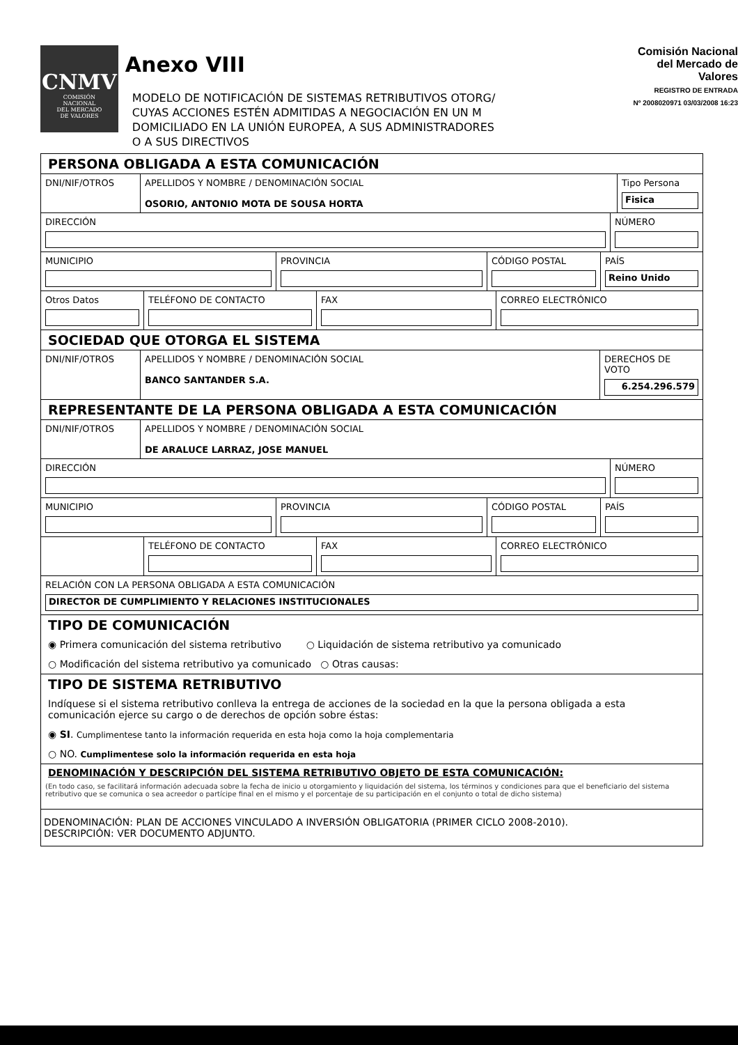CNMV
COMISIÓN
NACIONAL
DEL MERCADO
DE VALORES
Anexo VIII
MODELO DE NOTIFICACIÓN DE SISTEMAS RETRIBUTIVOS OTORG/
CUYAS ACCIONES ESTÉN ADMITIDAS A NEGOCIACIÓN EN UN M
DOMICILIADO EN LA UNIÓN EUROPEA, A SUS ADMINISTRADORES O A SUS DIRECTIVOS
Comisión Nacional
del Mercado de Valores
REGISTRO DE ENTRADA
Nº 2008020971 03/03/2008 16:23
PERSONA OBLIGADA A ESTA COMUNICACIÓN
DNI/NIF/OTROS APELLIDOS Y NOMBRE / DENOMINACIÓN SOCIAL
OSORIO, ANTONIO MOTA DE SOUSA HORTA
Tipo Persona
Fisica
DIRECCIÓN NÚMERO
MUNICIPIO PROVINCIA CÓDIGO POSTAL PAÍS
Reino Unido
Otros Datos TELÉFONO DE CONTACTO FAX CORREO ELECTRÓNICO
SOCIEDAD QUE OTORGA EL SISTEMA
DNI/NIF/OTROS APELLIDOS Y NOMBRE / DENOMINACIÓN SOCIAL
BANCO SANTANDER S.A.
DERECHOS DE VOTO
6.254.296.579
REPRESENTANTE DE LA PERSONA OBLIGADA A ESTA COMUNICACIÓN
DNI/NIF/OTROS APELLIDOS Y NOMBRE / DENOMINACIÓN SOCIAL
DE ARALUCE LARRAZ, JOSE MANUEL
DIRECCIÓN NÚMERO
MUNICIPIO PROVINCIA CÓDIGO POSTAL PAÍS
TELÉFONO DE CONTACTO FAX CORREO ELECTRÓNICO
RELACIÓN CON LA PERSONA OBLIGADA A ESTA COMUNICACIÓN
DIRECTOR DE CUMPLIMIENTO Y RELACIONES INSTITUCIONALES
TIPO DE COMUNICACIÓN
◉ Primera comunicación del sistema retributivo ○ Liquidación de sistema retributivo ya comunicado
○ Modificación del sistema retributivo ya comunicado ○ Otras causas:
TIPO DE SISTEMA RETRIBUTIVO
Indíquese si el sistema retributivo conlleva la entrega de acciones de la sociedad en la que la persona obligada a esta comunicación ejerce su cargo o de derechos de opción sobre éstas:
◉ SI. Cumplimentese tanto la información requerida en esta hoja como la hoja complementaria
○ NO. Cumplimentese solo la información requerida en esta hoja
DENOMINACIÓN Y DESCRIPCIÓN DEL SISTEMA RETRIBUTIVO OBJETO DE ESTA COMUNICACIÓN:
(En todo caso, se facilitará información adecuada sobre la fecha de inicio u otorgamiento y liquidación del sistema, los términos y condiciones para que el beneficiario del sistema retributivo que se comunica o sea acreedor o partícipe final en el mismo y el porcentaje de su participación en el conjunto o total de dicho sistema)
DDENOMINACIÓN: PLAN DE ACCIONES VINCULADO A INVERSIÓN OBLIGATORIA (PRIMER CICLO 2008-2010).
DESCRIPCIÓN: VER DOCUMENTO ADJUNTO.